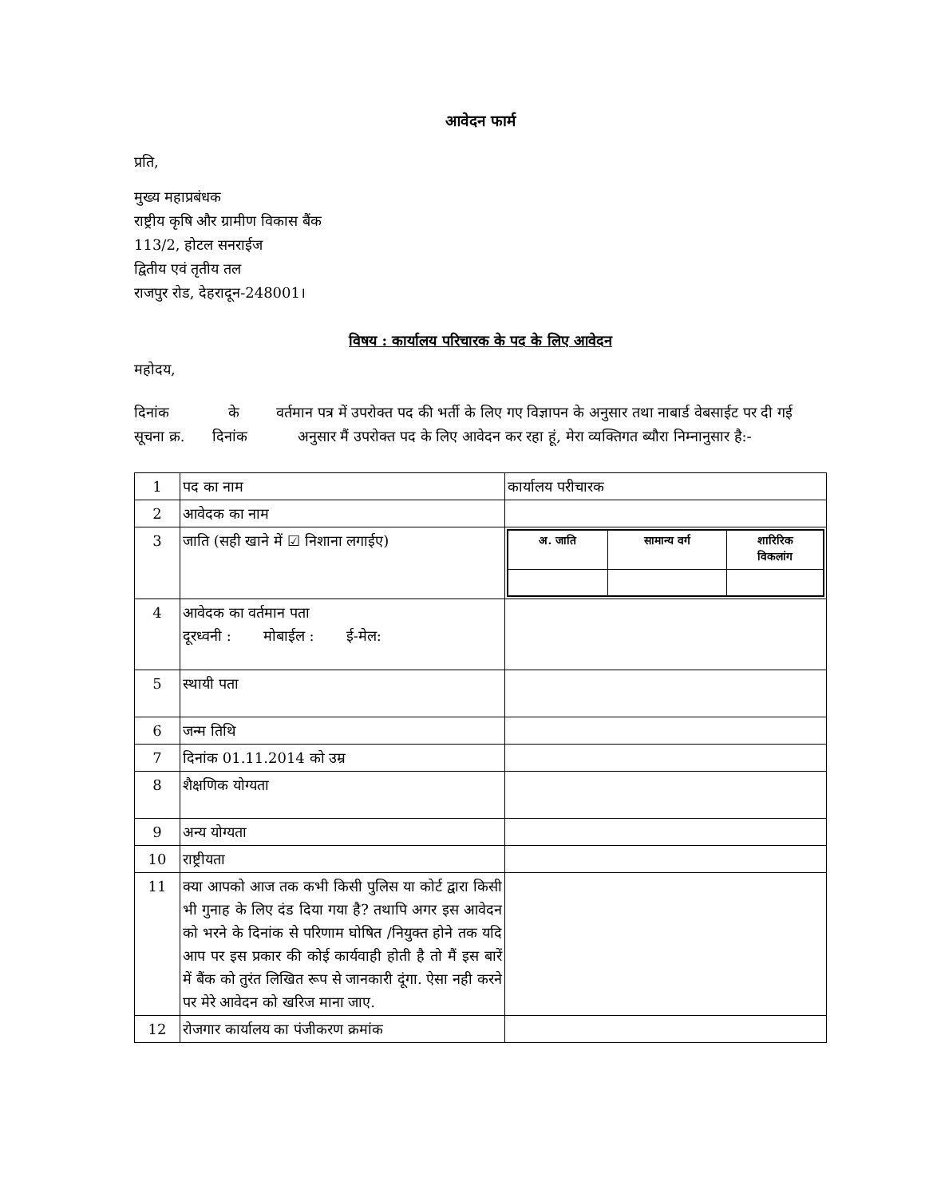आवेदन फार्म
प्रति,
मुख्य महाप्रबंधक
राष्ट्रीय कृषि और ग्रामीण विकास बैंक
113/2, होटल सनराईज
द्वितीय एवं तृतीय तल
राजपुर रोड, देहरादून-248001।
विषय : कार्यालय परिचारक के पद के लिए आवेदन
महोदय,
दिनांक के वर्तमान पत्र में उपरोक्त पद की भर्ती के लिए गए विज्ञापन के अनुसार तथा नाबार्ड वेबसाईट पर दी गई सूचना क्र. दिनांक अनुसार मैं उपरोक्त पद के लिए आवेदन कर रहा हूं, मेरा व्यक्तिगत ब्यौरा निम्नानुसार है:-
| 1 | पद का नाम | कार्यालय परीचारक |
| 2 | आवेदक का नाम | |
| 3 | जाति (सही खाने में ☑ निशाना लगाईए) | / अ. जाति / सामान्य वर्ग / शारिरिक विकलांग / |
| 4 | आवेदक का वर्तमान पता दूरध्वनी : मोबाईल : ई-मेल: | |
| 5 | स्थायी पता | |
| 6 | जन्म तिथि | |
| 7 | दिनांक 01.11.2014 को उम्र | |
| 8 | शैक्षणिक योग्यता | |
| 9 | अन्य योग्यता | |
| 10 | राष्ट्रीयता | |
| 11 | क्या आपको आज तक कभी किसी पुलिस या कोर्ट द्वारा किसी भी गुनाह के लिए दंड दिया गया है? तथापि अगर इस आवेदन को भरने के दिनांक से परिणाम घोषित /नियुक्त होने तक यदि आप पर इस प्रकार की कोई कार्यवाही होती है तो मैं इस बारें में बैंक को तुरंत लिखित रूप से जानकारी दूंगा. ऐसा नही करने पर मेरे आवेदन को खरिज माना जाए. | |
| 12 | रोजगार कार्यालय का पंजीकरण क्रमांक | |